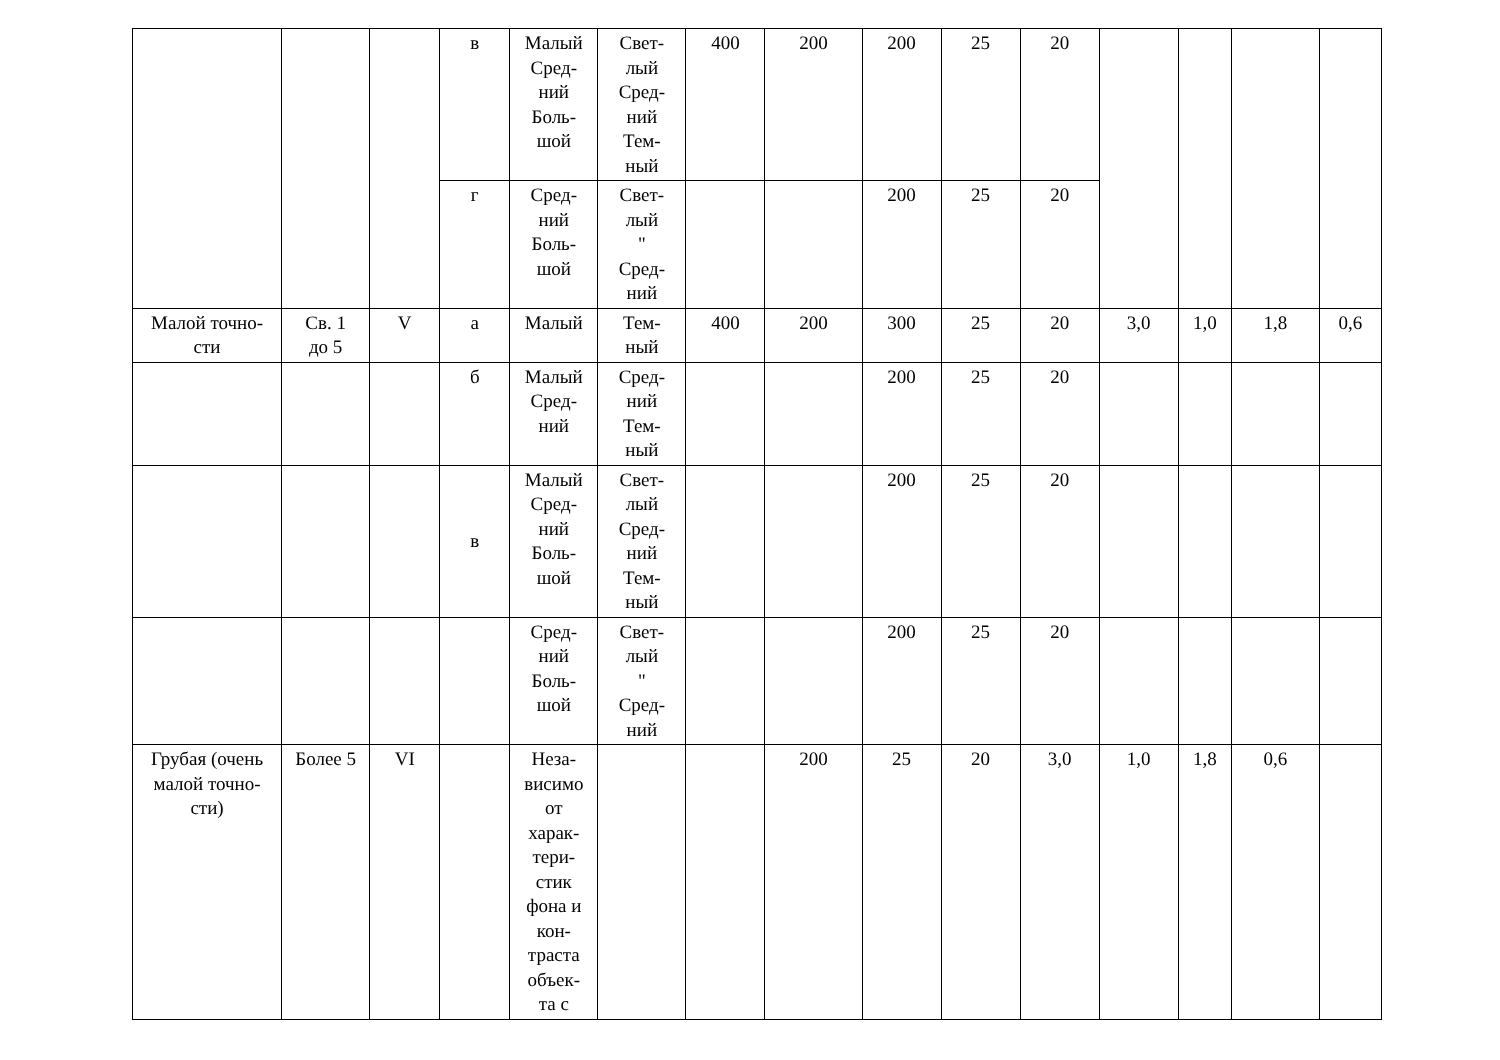| | | | в | Малый Сред- ний Боль- шой | Свет- лый Сред- ний Тем- ный | 400 | 200 | 200 | 25 | 20 | | | | |
| | | | г | Сред- ний Боль- шой | Свет- лый " Сред- ний | | | 200 | 25 | 20 | | | | |
| Малой точно- сти | Св. 1 до 5 | V | а | Малый | Тем- ный | 400 | 200 | 300 | 25 | 20 | 3,0 | 1,0 | 1,8 | 0,6 |
| | | | б | Малый Сред- ний | Сред- ний Тем- ный | | | 200 | 25 | 20 | | | | |
| | | | в | Малый Сред- ний Боль- шой | Свет- лый Сред- ний Тем- ный | | | 200 | 25 | 20 | | | | |
| | | | | Сред- ний Боль- шой | Свет- лый " Сред- ний | | | 200 | 25 | 20 | | | | |
| Грубая (очень малой точно- сти) | Более 5 | VI | | Неза- висимо от харак- тери- стик фона и кон- траста объек- та с | | | 200 | 25 | 20 | 3,0 | 1,0 | 1,8 | 0,6 | |